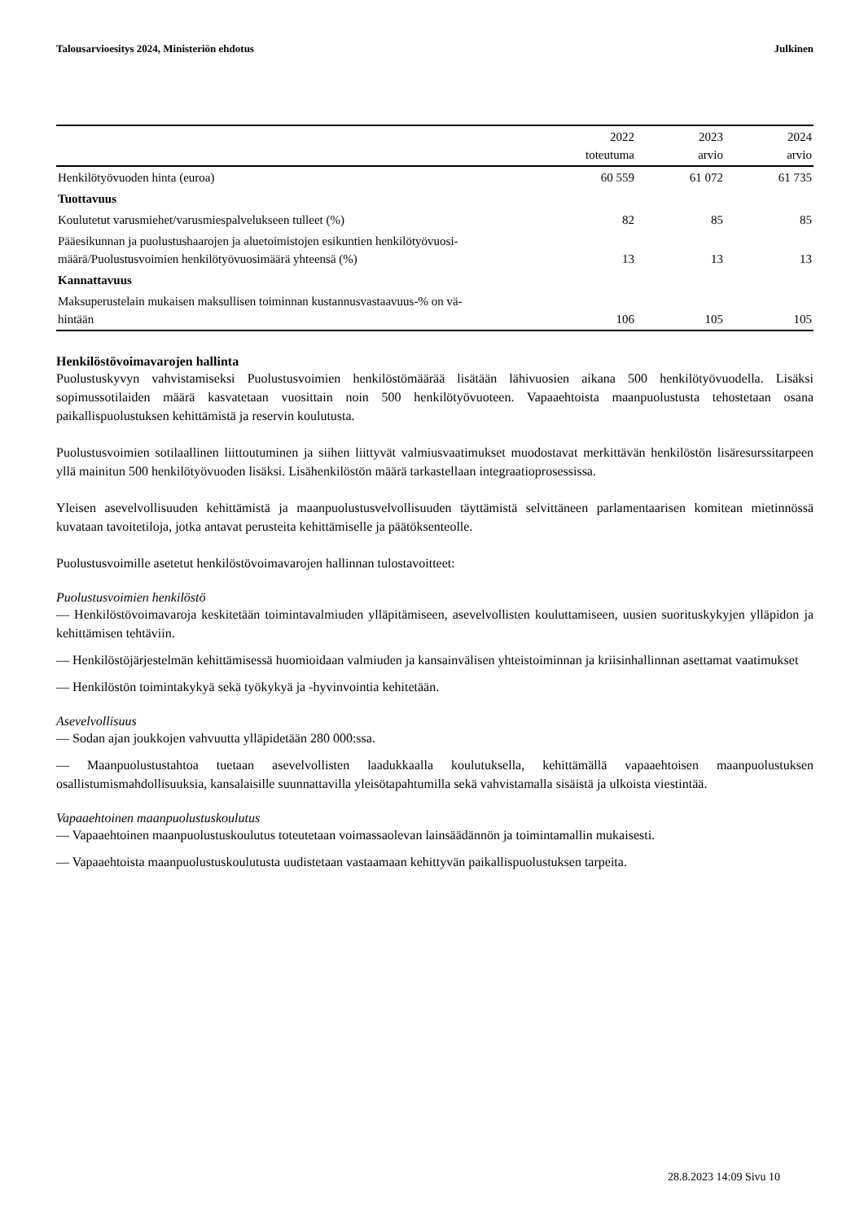Talousarvioesitys 2024, Ministeriön ehdotus Julkinen
| | 2022 toteutuma | 2023 arvio | 2024 arvio |
| --- | --- | --- | --- |
| Henkilötyövuoden hinta (euroa) | 60 559 | 61 072 | 61 735 |
| Tuottavuus | | | |
| Koulutetut varusmiehet/varusmiespalvelukseen tulleet (%) | 82 | 85 | 85 |
| Pääesikunnan ja puolustushaarojen ja aluetoimistojen esikuntien henkilötyövuosi- määrä/Puolustusvoimien henkilötyövuosimäärä yhteensä (%) | 13 | 13 | 13 |
| Kannattavuus | | | |
| Maksuperustelain mukaisen maksullisen toiminnan kustannusvastaavuus-% on vä- hintään | 106 | 105 | 105 |
Henkilöstövoimavarojen hallinta
Puolustuskyvyn vahvistamiseksi Puolustusvoimien henkilöstömäärää lisätään lähivuosien aikana 500 henkilötyövuodella. Lisäksi sopimussotilaiden määrä kasvatetaan vuosittain noin 500 henkilötyövuoteen. Vapaaehtoista maanpuolustusta tehostetaan osana paikallispuolustuksen kehittämistä ja reservin koulutusta.
Puolustusvoimien sotilaallinen liittoutuminen ja siihen liittyvät valmiusvaatimukset muodostavat merkittävän henkilöstön lisäresurssitarpeen yllä mainitun 500 henkilötyövuoden lisäksi. Lisähenkilöstön määrä tarkastellaan integraatioprosessissa.
Yleisen asevelvollisuuden kehittämistä ja maanpuolustusvelvollisuuden täyttämistä selvittäneen parlamentaarisen komitean mietinnössä kuvataan tavoitetiloja, jotka antavat perusteita kehittämiselle ja päätöksenteolle.
Puolustusvoimille asetetut henkilöstövoimavarojen hallinnan tulostavoitteet:
Puolustusvoimien henkilöstö
— Henkilöstövoimavaroja keskitetään toimintavalmiuden ylläpitämiseen, asevelvollisten kouluttamiseen, uusien suorituskykyjen ylläpidon ja kehittämisen tehtäviin.
— Henkilöstöjärjestelmän kehittämisessä huomioidaan valmiuden ja kansainvälisen yhteistoiminnan ja kriisinhallinnan asettamat vaatimukset
— Henkilöstön toimintakykyä sekä työkykyä ja -hyvinvointia kehitetään.
Asevelvollisuus
— Sodan ajan joukkojen vahvuutta ylläpidetään 280 000:ssa.
— Maanpuolustustahtoa tuetaan asevelvollisten laadukkaalla koulutuksella, kehittämällä vapaaehtoisen maanpuolustuksen osallistumismahdollisuuksia, kansalaisille suunnattavilla yleisötapahtumilla sekä vahvistamalla sisäistä ja ulkoista viestintää.
Vapaaehtoinen maanpuolustuskoulutus
— Vapaaehtoinen maanpuolustuskoulutus toteutetaan voimassaolevan lainsäädännön ja toimintamallin mukaisesti.
— Vapaaehtoista maanpuolustuskoulutusta uudistetaan vastaamaan kehittyvän paikallispuolustuksen tarpeita.
28.8.2023 14:09 Sivu 10